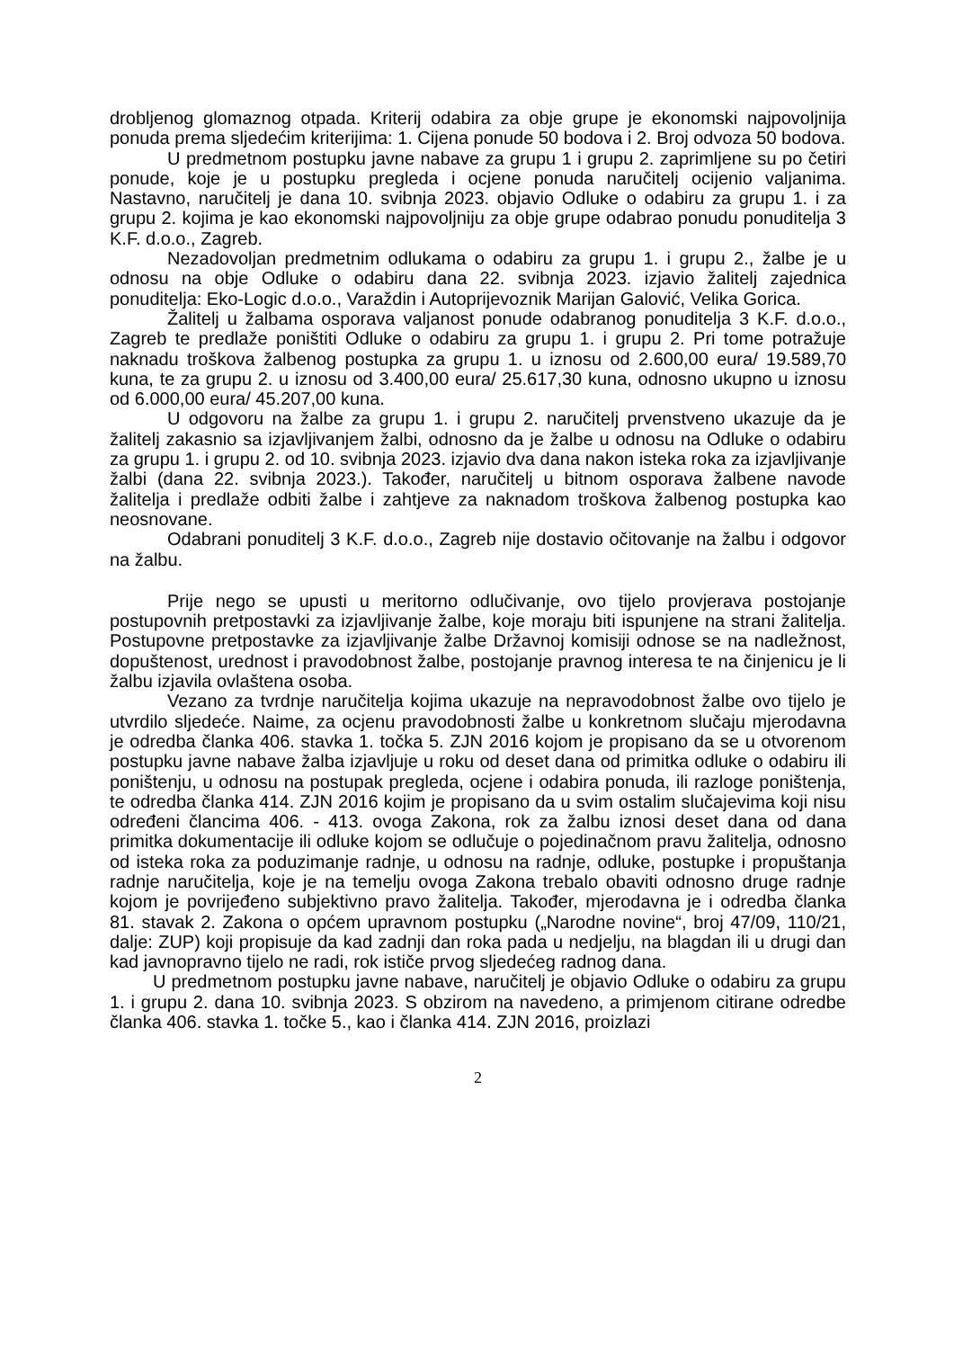drobljenog glomaznog otpada. Kriterij odabira za obje grupe je ekonomski najpovoljnija ponuda prema sljedećim kriterijima: 1. Cijena ponude 50 bodova i 2. Broj odvoza 50 bodova.
U predmetnom postupku javne nabave za grupu 1 i grupu 2. zaprimljene su po četiri ponude, koje je u postupku pregleda i ocjene ponuda naručitelj ocijenio valjanima. Nastavno, naručitelj je dana 10. svibnja 2023. objavio Odluke o odabiru za grupu 1. i za grupu 2. kojima je kao ekonomski najpovoljniju za obje grupe odabrao ponudu ponuditelja 3 K.F. d.o.o., Zagreb.
Nezadovoljan predmetnim odlukama o odabiru za grupu 1. i grupu 2., žalbe je u odnosu na obje Odluke o odabiru dana 22. svibnja 2023. izjavio žalitelj zajednica ponuditelja: Eko-Logic d.o.o., Varaždin i Autoprijevoznik Marijan Galović, Velika Gorica.
Žalitelj u žalbama osporava valjanost ponude odabranog ponuditelja 3 K.F. d.o.o., Zagreb te predlaže poništiti Odluke o odabiru za grupu 1. i grupu 2. Pri tome potražuje naknadu troškova žalbenog postupka za grupu 1. u iznosu od 2.600,00 eura/ 19.589,70 kuna, te za grupu 2. u iznosu od 3.400,00 eura/ 25.617,30 kuna, odnosno ukupno u iznosu od 6.000,00 eura/ 45.207,00 kuna.
U odgovoru na žalbe za grupu 1. i grupu 2. naručitelj prvenstveno ukazuje da je žalitelj zakasnio sa izjavljivanjem žalbi, odnosno da je žalbe u odnosu na Odluke o odabiru za grupu 1. i grupu 2. od 10. svibnja 2023. izjavio dva dana nakon isteka roka za izjavljivanje žalbi (dana 22. svibnja 2023.). Također, naručitelj u bitnom osporava žalbene navode žalitelja i predlaže odbiti žalbe i zahtjeve za naknadom troškova žalbenog postupka kao neosnovane.
Odabrani ponuditelj 3 K.F. d.o.o., Zagreb nije dostavio očitovanje na žalbu i odgovor na žalbu.
Prije nego se upusti u meritorno odlučivanje, ovo tijelo provjerava postojanje postupovnih pretpostavki za izjavljivanje žalbe, koje moraju biti ispunjene na strani žalitelja. Postupovne pretpostavke za izjavljivanje žalbe Državnoj komisiji odnose se na nadležnost, dopuštenost, urednost i pravodobnost žalbe, postojanje pravnog interesa te na činjenicu je li žalbu izjavila ovlaštena osoba.
Vezano za tvrdnje naručitelja kojima ukazuje na nepravodobnost žalbe ovo tijelo je utvrdilo sljedeće. Naime, za ocjenu pravodobnosti žalbe u konkretnom slučaju mjerodavna je odredba članka 406. stavka 1. točka 5. ZJN 2016 kojom je propisano da se u otvorenom postupku javne nabave žalba izjavljuje u roku od deset dana od primitka odluke o odabiru ili poništenju, u odnosu na postupak pregleda, ocjene i odabira ponuda, ili razloge poništenja, te odredba članka 414. ZJN 2016 kojim je propisano da u svim ostalim slučajevima koji nisu određeni člancima 406. - 413. ovoga Zakona, rok za žalbu iznosi deset dana od dana primitka dokumentacije ili odluke kojom se odlučuje o pojedinačnom pravu žalitelja, odnosno od isteka roka za poduzimanje radnje, u odnosu na radnje, odluke, postupke i propuštanja radnje naručitelja, koje je na temelju ovoga Zakona trebalo obaviti odnosno druge radnje kojom je povrijeđeno subjektivno pravo žalitelja. Također, mjerodavna je i odredba članka 81. stavak 2. Zakona o općem upravnom postupku („Narodne novine“, broj 47/09, 110/21, dalje: ZUP) koji propisuje da kad zadnji dan roka pada u nedjelju, na blagdan ili u drugi dan kad javnopravno tijelo ne radi, rok ističe prvog sljedećeg radnog dana.
U predmetnom postupku javne nabave, naručitelj je objavio Odluke o odabiru za grupu 1. i grupu 2. dana 10. svibnja 2023. S obzirom na navedeno, a primjenom citirane odredbe članka 406. stavka 1. točke 5., kao i članka 414. ZJN 2016, proizlazi
2